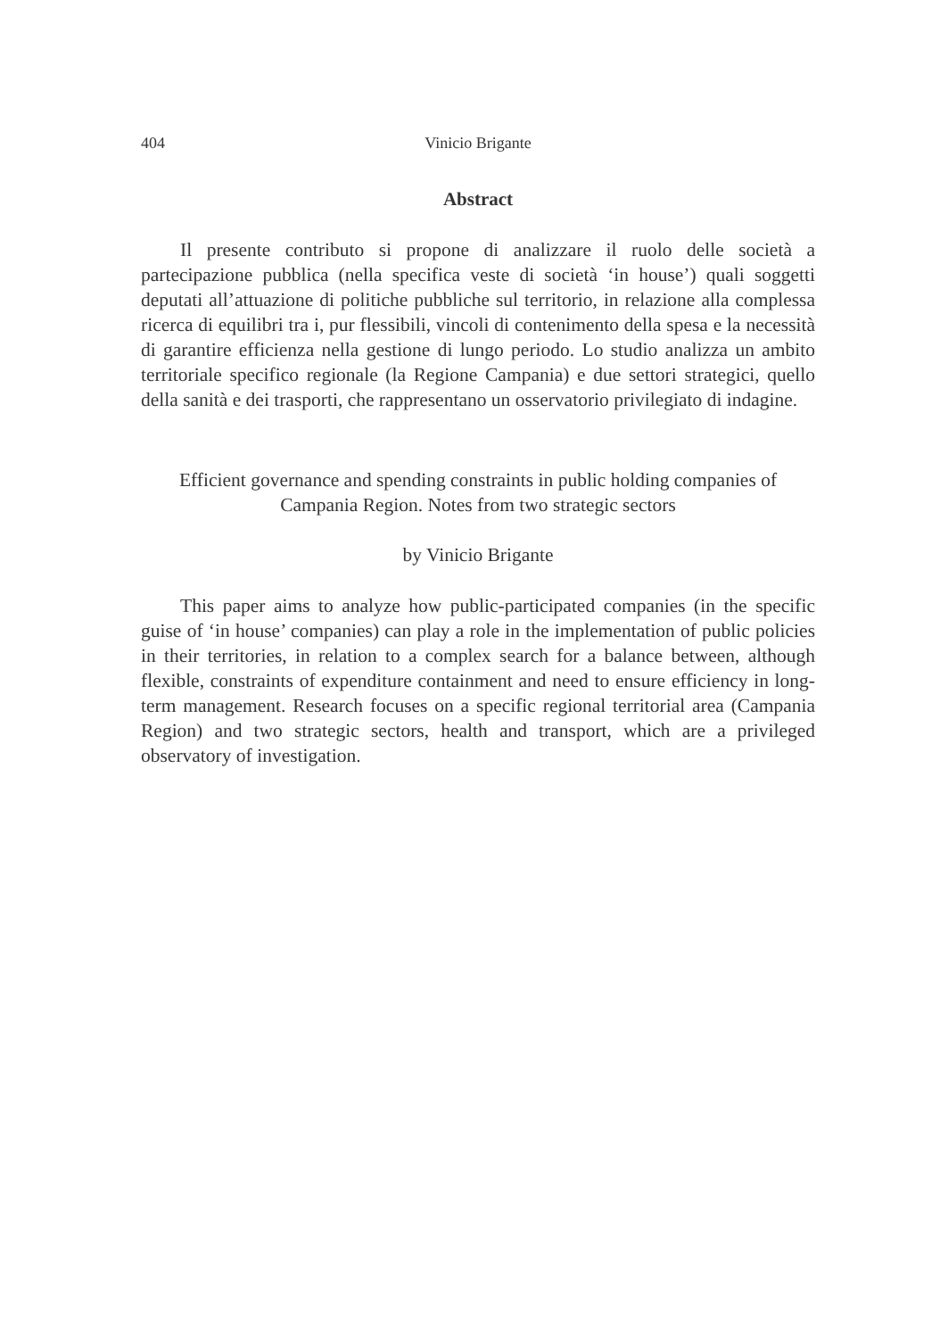404 Vinicio Brigante
Abstract
Il presente contributo si propone di analizzare il ruolo delle società a partecipazione pubblica (nella specifica veste di società ‘in house’) quali soggetti deputati all’attuazione di politiche pubbliche sul territorio, in relazione alla complessa ricerca di equilibri tra i, pur flessibili, vincoli di contenimento della spesa e la necessità di garantire efficienza nella gestione di lungo periodo. Lo studio analizza un ambito territoriale specifico regionale (la Regione Campania) e due settori strategici, quello della sanità e dei trasporti, che rappresentano un osservatorio privilegiato di indagine.
Efficient governance and spending constraints in public holding companies of
Campania Region. Notes from two strategic sectors
by Vinicio Brigante
This paper aims to analyze how public-participated companies (in the specific guise of ‘in house’ companies) can play a role in the implementation of public policies in their territories, in relation to a complex search for a balance between, although flexible, constraints of expenditure containment and need to ensure efficiency in long-term management. Research focuses on a specific regional territorial area (Campania Region) and two strategic sectors, health and transport, which are a privileged observatory of investigation.